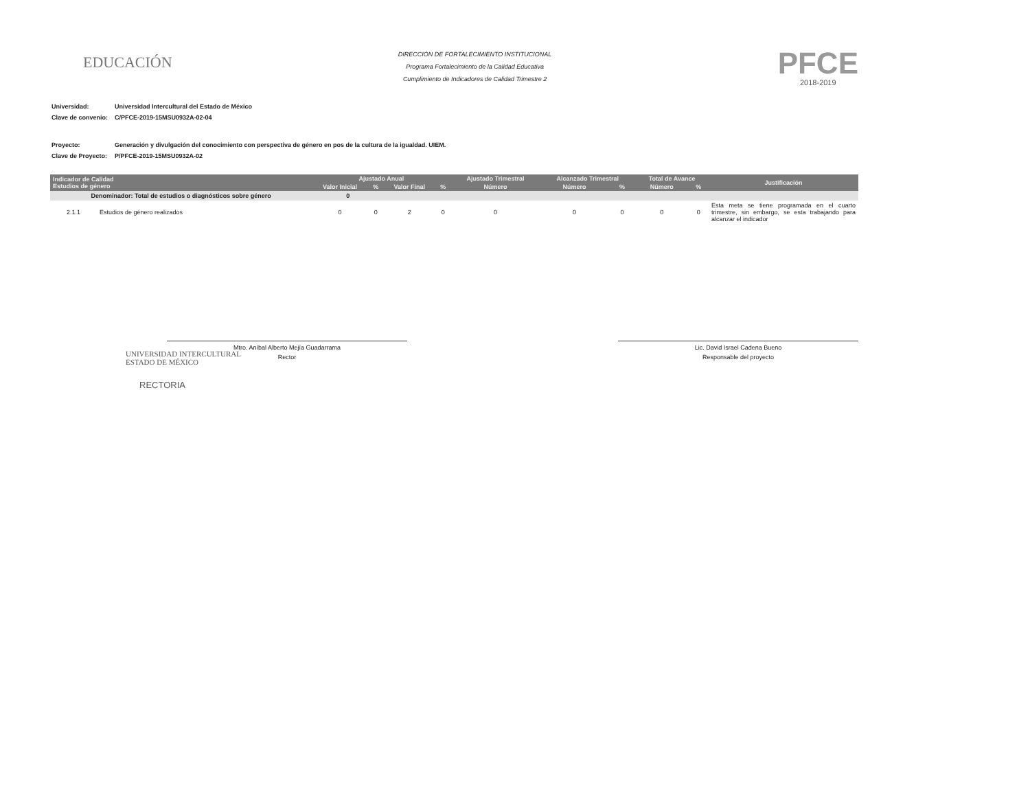EDUCACIÓN
DIRECCIÓN DE FORTALECIMIENTO INSTITUCIONAL
Programa Fortalecimiento de la Calidad Educativa
Cumplimiento de Indicadores de Calidad Trimestre 2
PFCE
2018-2019
| Universidad: | Universidad Intercultural del Estado de México |
| Clave de convenio: | C/PFCE-2019-15MSU0932A-02-04 |
| Proyecto: | Generación y divulgación del conocimiento con perspectiva de género en pos de la cultura de la igualdad. UIEM. |
| Clave de Proyecto: | P/PFCE-2019-15MSU0932A-02 |
| Indicador de Calidad Estudios de género | | Ajustado Anual | | | | Ajustado Trimestral | Alcanzado Trimestral | | Total de Avance | | Justificación |
| --- | --- | --- | --- | --- | --- | --- | --- | --- | --- | --- | --- |
| | | Valor Inicial | % | Valor Final | % | Número | Número | % | Número | % | |
| Denominador: Total de estudios o diagnósticos sobre género | | 0 | | | | | | | | | |
| 2.1.1 | Estudios de género realizados | 0 | 0 | 2 | 0 | 0 | 0 | 0 | 0 | 0 | Esta meta se tiene programada en el cuarto trimestre, sin embargo, se esta trabajando para alcanzar el indicador |
Mtro. Aníbal Alberto Mejía Guadarrama
Rector
Lic. David Israel Cadena Bueno
Responsable del proyecto
UNIVERSIDAD INTERCULTURAL
ESTADO DE MÉXICO
RECTORIA